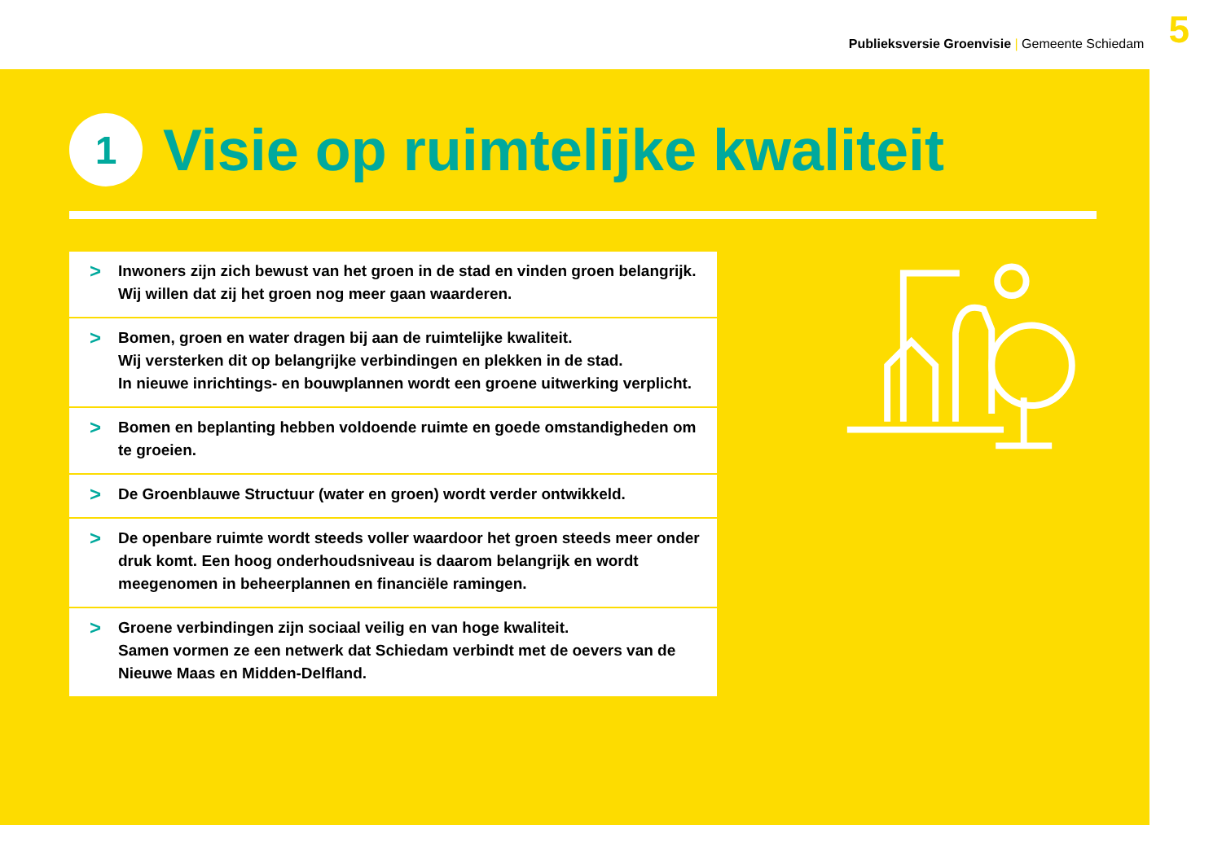Publieksversie Groenvisie | Gemeente Schiedam
5
1
Visie op ruimtelijke kwaliteit
>
Inwoners zijn zich bewust van het groen in de stad en vinden groen belangrijk.
Wij willen dat zij het groen nog meer gaan waarderen.
>
Bomen, groen en water dragen bij aan de ruimtelijke kwaliteit.
Wij versterken dit op belangrijke verbindingen en plekken in de stad.
In nieuwe inrichtings- en bouwplannen wordt een groene uitwerking verplicht.
>
Bomen en beplanting hebben voldoende ruimte en goede omstandigheden om te groeien.
>
De Groenblauwe Structuur (water en groen) wordt verder ontwikkeld.
>
De openbare ruimte wordt steeds voller waardoor het groen steeds meer onder druk komt. Een hoog onderhoudsniveau is daarom belangrijk en wordt meegenomen in beheerplannen en financiële ramingen.
>
Groene verbindingen zijn sociaal veilig en van hoge kwaliteit.
Samen vormen ze een netwerk dat Schiedam verbindt met de oevers van de Nieuwe Maas en Midden-Delfland.